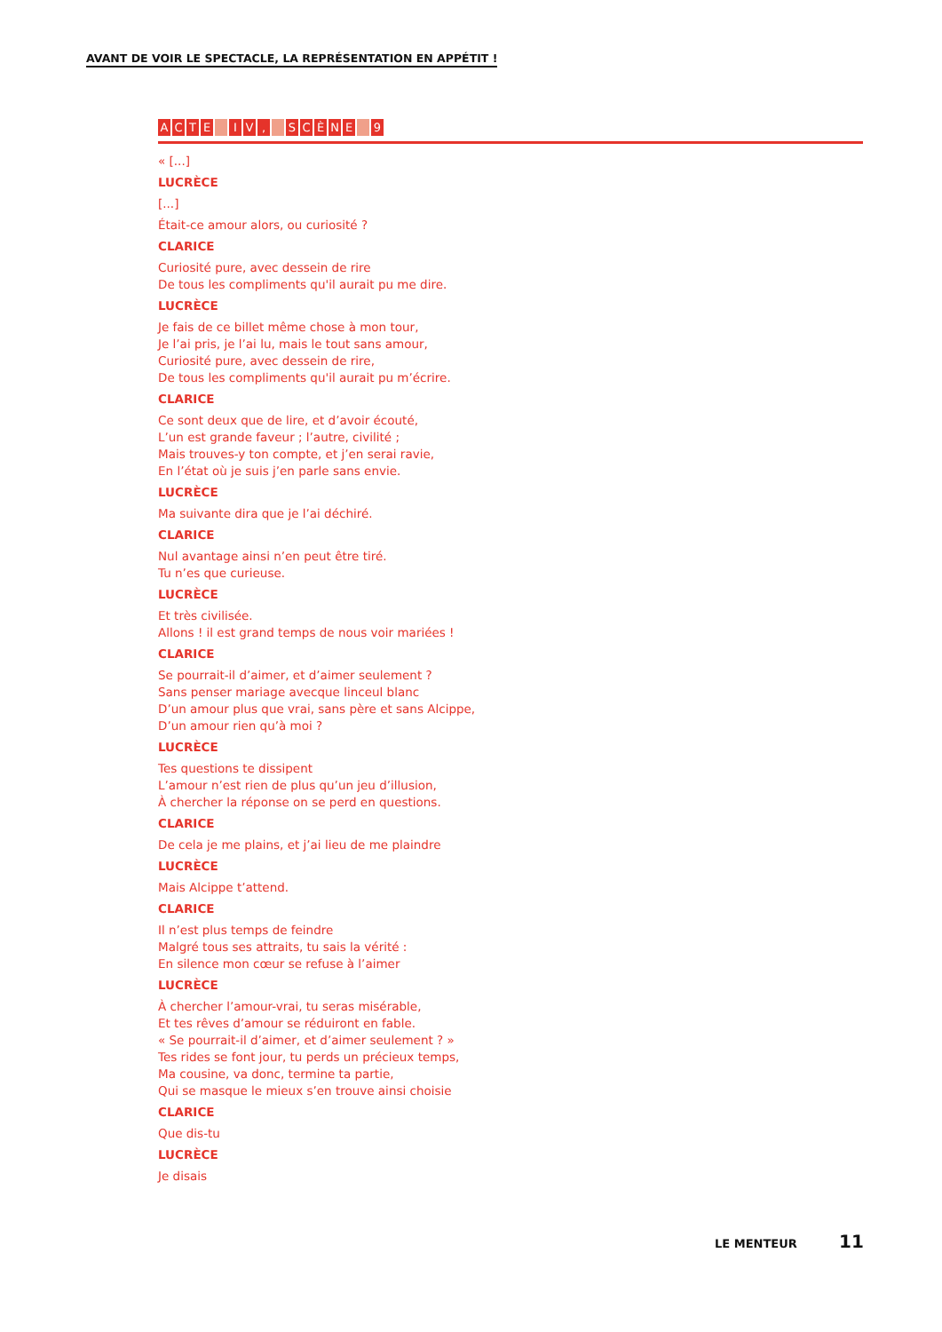AVANT DE VOIR LE SPECTACLE, LA REPRÉSENTATION EN APPÉTIT !
ACTE I V, SCÈNE 9
« [...]
LUCRÈCE
[...]
Était-ce amour alors, ou curiosité ?
CLARICE
Curiosité pure, avec dessein de rire
De tous les compliments qu'il aurait pu me dire.
LUCRÈCE
Je fais de ce billet même chose à mon tour,
Je l’ai pris, je l’ai lu, mais le tout sans amour,
Curiosité pure, avec dessein de rire,
De tous les compliments qu'il aurait pu m’écrire.
CLARICE
Ce sont deux que de lire, et d’avoir écouté,
L’un est grande faveur ; l’autre, civilité ;
Mais trouves-y ton compte, et j’en serai ravie,
En l’état où je suis j’en parle sans envie.
LUCRÈCE
Ma suivante dira que je l’ai déchiré.
CLARICE
Nul avantage ainsi n’en peut être tiré.
Tu n’es que curieuse.
LUCRÈCE
Et très civilisée.
Allons ! il est grand temps de nous voir mariées !
CLARICE
Se pourrait-il d’aimer, et d’aimer seulement ?
Sans penser mariage avecque linceul blanc
D’un amour plus que vrai, sans père et sans Alcippe,
D’un amour rien qu’à moi ?
LUCRÈCE
Tes questions te dissipent
L’amour n’est rien de plus qu’un jeu d’illusion,
À chercher la réponse on se perd en questions.
CLARICE
De cela je me plains, et j’ai lieu de me plaindre
LUCRÈCE
Mais Alcippe t’attend.
CLARICE
Il n’est plus temps de feindre
Malgré tous ses attraits, tu sais la vérité :
En silence mon cœur se refuse à l’aimer
LUCRÈCE
À chercher l’amour-vrai, tu seras misérable,
Et tes rêves d’amour se réduiront en fable.
« Se pourrait-il d’aimer, et d’aimer seulement ? »
Tes rides se font jour, tu perds un précieux temps,
Ma cousine, va donc, termine ta partie,
Qui se masque le mieux s’en trouve ainsi choisie
CLARICE
Que dis-tu
LUCRÈCE
Je disais
LE MENTEUR 11